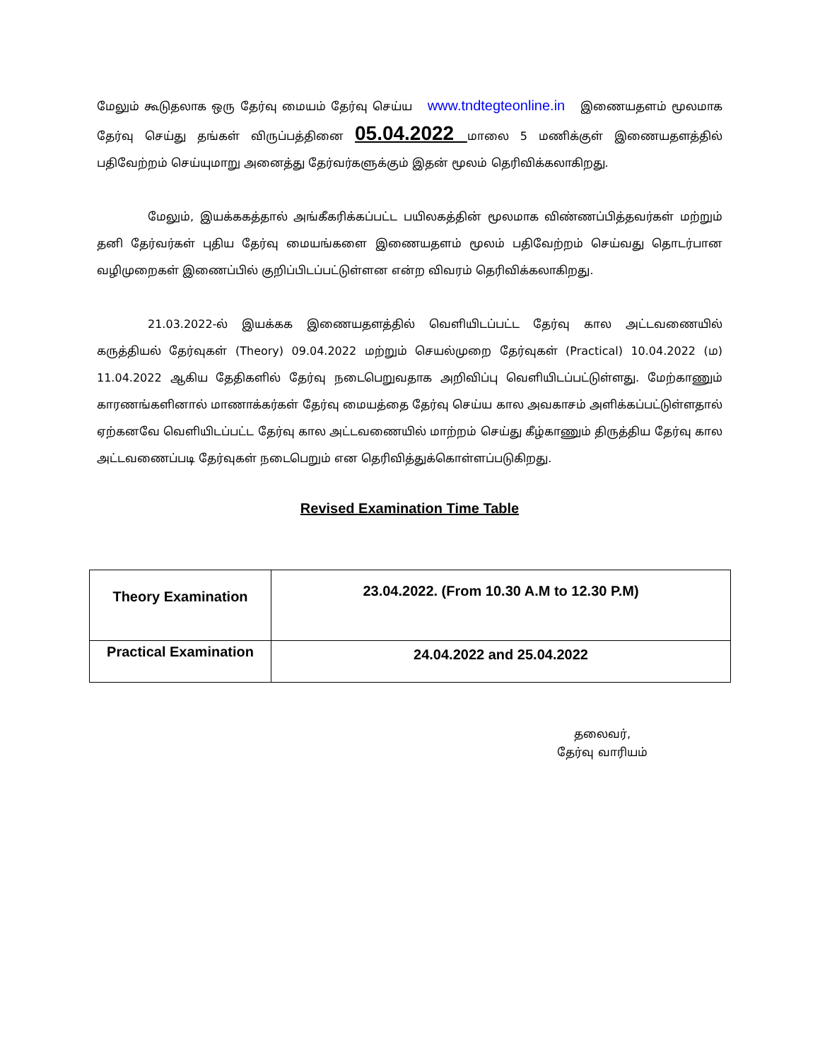மேலும் கூடுதலாக ஒரு தேர்வு மையம் தேர்வு செய்ய www.tndtegteonline.in இணையதளம் மூலமாக தேர்வு செய்து தங்கள் விருப்பத்தினை 05.04.2022 மாலை 5 மணிக்குள் இணையதளத்தில் பதிவேற்றம் செய்யுமாறு அனைத்து தேர்வர்களுக்கும் இதன் மூலம் தெரிவிக்கலாகிறது.
மேலும், இயக்ககத்தால் அங்கீகரிக்கப்பட்ட பயிலகத்தின் மூலமாக விண்ணப்பித்தவர்கள் மற்றும் தனி தேர்வர்கள் புதிய தேர்வு மையங்களை இணையதளம் மூலம் பதிவேற்றம் செய்வது தொடர்பான வழிமுறைகள் இணைப்பில் குறிப்பிடப்பட்டுள்ளன என்ற விவரம் தெரிவிக்கலாகிறது.
21.03.2022-ல் இயக்கக இணையதளத்தில் வெளியிடப்பட்ட தேர்வு கால அட்டவணையில் கருத்தியல் தேர்வுகள் (Theory) 09.04.2022 மற்றும் செயல்முறை தேர்வுகள் (Practical) 10.04.2022 (ம) 11.04.2022 ஆகிய தேதிகளில் தேர்வு நடைபெறுவதாக அறிவிப்பு வெளியிடப்பட்டுள்ளது. மேற்காணும் காரணங்களினால் மாணாக்கர்கள் தேர்வு மையத்தை தேர்வு செய்ய கால அவகாசம் அளிக்கப்பட்டுள்ளதால் ஏற்கனவே வெளியிடப்பட்ட தேர்வு கால அட்டவணையில் மாற்றம் செய்து கீழ்காணும் திருத்திய தேர்வு கால அட்டவணைப்படி தேர்வுகள் நடைபெறும் என தெரிவித்துக்கொள்ளப்படுகிறது.
Revised Examination Time Table
| Theory Examination | 23.04.2022. (From 10.30 A.M to 12.30 P.M) |
| Practical Examination | 24.04.2022 and 25.04.2022 |
தலைவர்,
தேர்வு வாரியம்